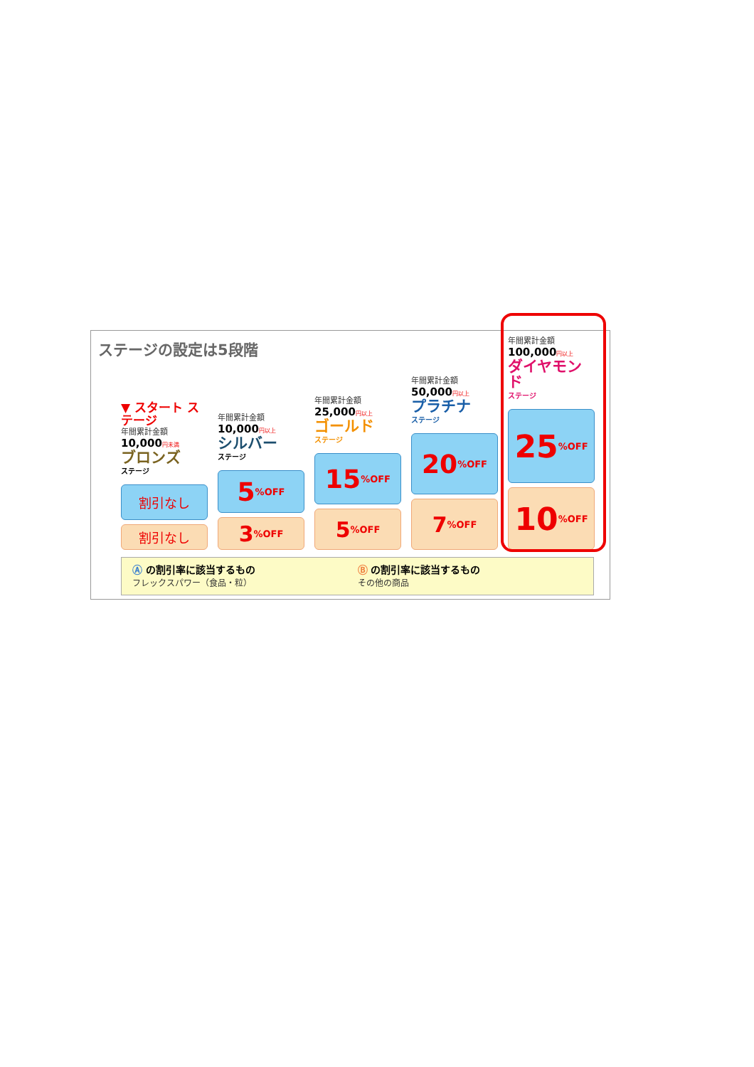ステージの設定は5段階
▼ スタート ステージ
年間累計金額
10,000円未満
ブロンズ
ステージ
割引なし
割引なし
年間累計金額
10,000円以上
シルバー
ステージ
5%OFF
3%OFF
年間累計金額
25,000円以上
ゴールド
ステージ
15%OFF
5%OFF
年間累計金額
50,000円以上
プラチナ
ステージ
20%OFF
7%OFF
年間累計金額
100,000円以上
ダイヤモンド
ステージ
25%OFF
10%OFF
Ⓐ の割引率に該当するもの
フレックスパワー（食品・粒）
Ⓑ の割引率に該当するもの
その他の商品